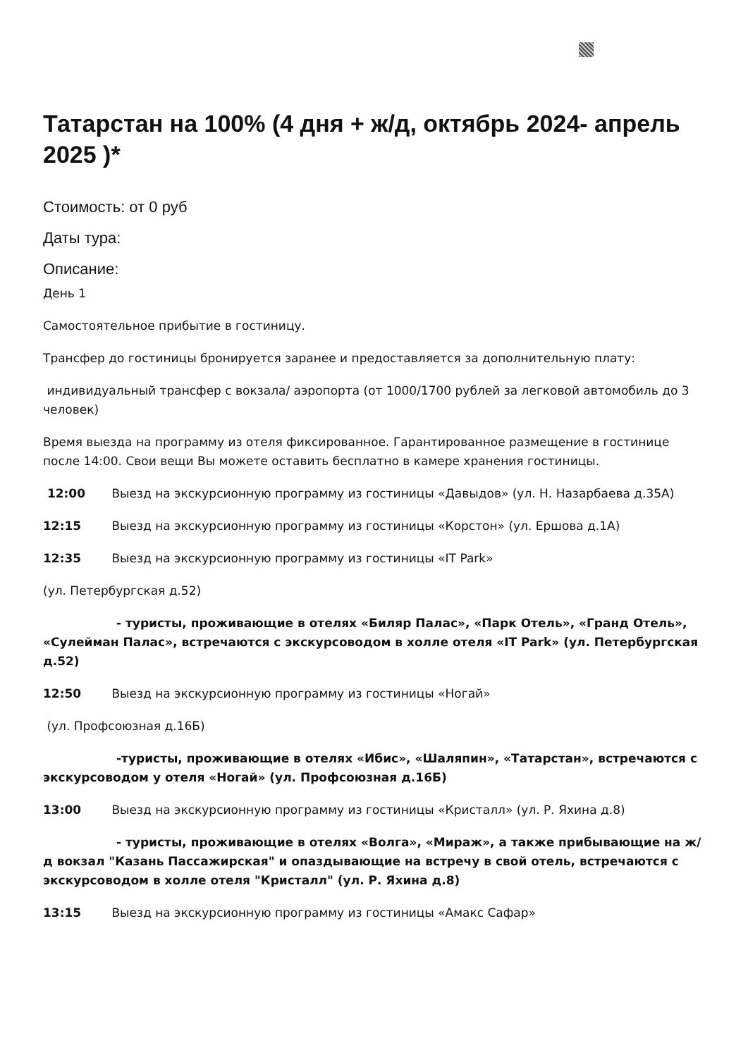Татарстан на 100% (4 дня + ж/д, октябрь 2024- апрель 2025 )*
Стоимость: от 0 руб
Даты тура:
Описание:
День 1
Самостоятельное прибытие в гостиницу.
Трансфер до гостиницы бронируется заранее и предоставляется за дополнительную плату:
индивидуальный трансфер с вокзала/ аэропорта (от 1000/1700 рублей за легковой автомобиль до 3 человек)
Время выезда на программу из отеля фиксированное. Гарантированное размещение в гостинице после 14:00. Свои вещи Вы можете оставить бесплатно в камере хранения гостиницы.
12:00 Выезд на экскурсионную программу из гостиницы «Давыдов» (ул. Н. Назарбаева д.35А)
12:15 Выезд на экскурсионную программу из гостиницы «Корстон» (ул. Ершова д.1А)
12:35 Выезд на экскурсионную программу из гостиницы «IT Park»
(ул. Петербургская д.52)
- туристы, проживающие в отелях «Биляр Палас», «Парк Отель», «Гранд Отель», «Сулейман Палас», встречаются с экскурсоводом в холле отеля «IT Park» (ул. Петербургская д.52)
12:50 Выезд на экскурсионную программу из гостиницы «Ногай»
(ул. Профсоюзная д.16Б)
-туристы, проживающие в отелях «Ибис», «Шаляпин», «Татарстан», встречаются с экскурсоводом у отеля «Ногай» (ул. Профсоюзная д.16Б)
13:00 Выезд на экскурсионную программу из гостиницы «Кристалл» (ул. Р. Яхина д.8)
- туристы, проживающие в отелях «Волга», «Мираж», а также прибывающие на ж/д вокзал "Казань Пассажирская" и опаздывающие на встречу в свой отель, встречаются с экскурсоводом в холле отеля "Кристалл" (ул. Р. Яхина д.8)
13:15 Выезд на экскурсионную программу из гостиницы «Амакс Сафар»